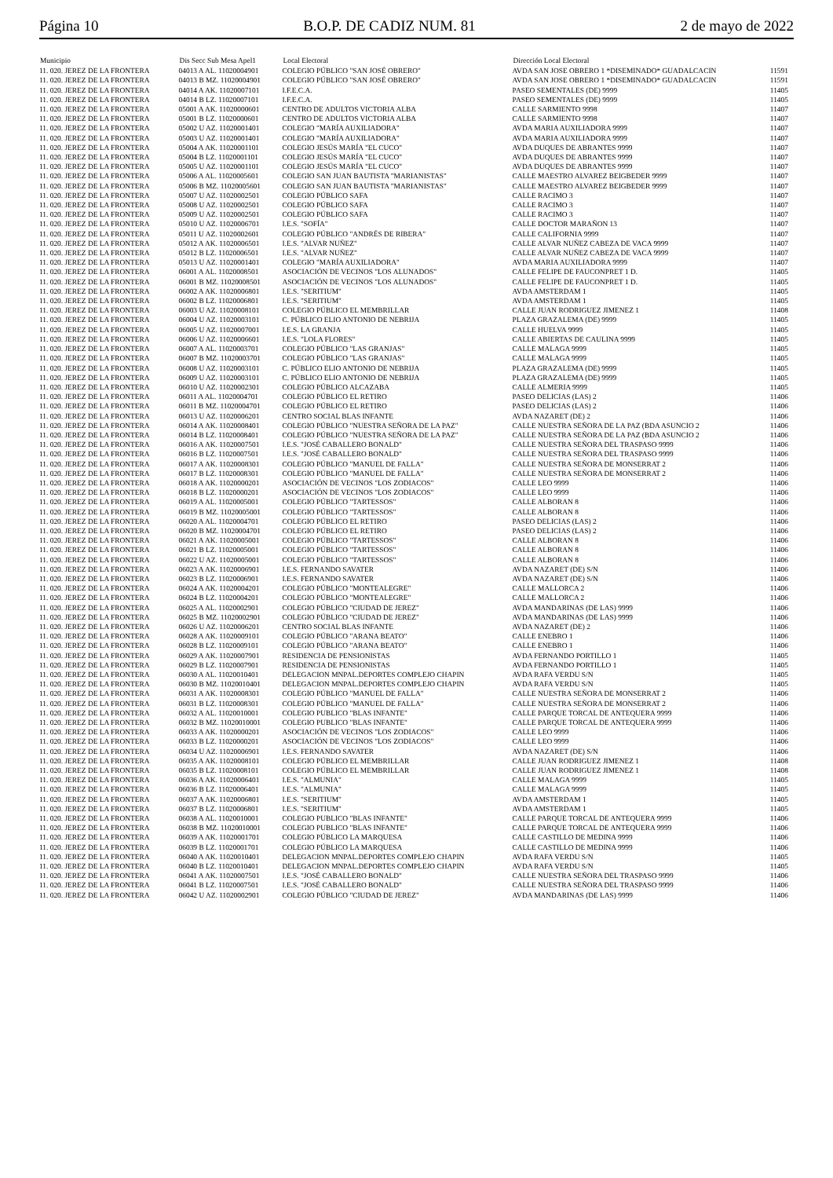Página 10 B.O.P. DE CADIZ NUM. 81 2 de mayo de 2022
| Municipio | Dis Secc Sub Mesa Apel1 | Local Electoral | Dirección Local Electoral | |
| --- | --- | --- | --- | --- |
| 11. 020. JEREZ DE LA FRONTERA | 04013 A AL. 11020004901 | COLEGIO PÚBLICO "SAN JOSÉ OBRERO" | AVDA SAN JOSE OBRERO 1 *DISEMINADO* GUADALCACIN | 11591 |
| 11. 020. JEREZ DE LA FRONTERA | 04013 B MZ. 11020004901 | COLEGIO PÚBLICO "SAN JOSÉ OBRERO" | AVDA SAN JOSE OBRERO 1 *DISEMINADO* GUADALCACIN | 11591 |
| 11. 020. JEREZ DE LA FRONTERA | 04014 A AK. 11020007101 | I.F.E.C.A. | PASEO SEMENTALES (DE) 9999 | 11405 |
| 11. 020. JEREZ DE LA FRONTERA | 04014 B LZ. 11020007101 | I.F.E.C.A. | PASEO SEMENTALES (DE) 9999 | 11405 |
| 11. 020. JEREZ DE LA FRONTERA | 05001 A AK. 11020000601 | CENTRO DE ADULTOS VICTORIA ALBA | CALLE SARMIENTO 9998 | 11407 |
| 11. 020. JEREZ DE LA FRONTERA | 05001 B LZ. 11020000601 | CENTRO DE ADULTOS VICTORIA ALBA | CALLE SARMIENTO 9998 | 11407 |
| 11. 020. JEREZ DE LA FRONTERA | 05002 U AZ. 11020001401 | COLEGIO "MARÍA AUXILIADORA" | AVDA MARIA AUXILIADORA 9999 | 11407 |
| 11. 020. JEREZ DE LA FRONTERA | 05003 U AZ. 11020001401 | COLEGIO "MARÍA AUXILIADORA" | AVDA MARIA AUXILIADORA 9999 | 11407 |
| 11. 020. JEREZ DE LA FRONTERA | 05004 A AK. 11020001101 | COLEGIO JESÚS MARÍA "EL CUCO" | AVDA DUQUES DE ABRANTES 9999 | 11407 |
| 11. 020. JEREZ DE LA FRONTERA | 05004 B LZ. 11020001101 | COLEGIO JESÚS MARÍA "EL CUCO" | AVDA DUQUES DE ABRANTES 9999 | 11407 |
| 11. 020. JEREZ DE LA FRONTERA | 05005 U AZ. 11020001101 | COLEGIO JESÚS MARÍA "EL CUCO" | AVDA DUQUES DE ABRANTES 9999 | 11407 |
| 11. 020. JEREZ DE LA FRONTERA | 05006 A AL. 11020005601 | COLEGIO SAN JUAN BAUTISTA "MARIANISTAS" | CALLE MAESTRO ALVAREZ BEIGBEDER 9999 | 11407 |
| 11. 020. JEREZ DE LA FRONTERA | 05006 B MZ. 11020005601 | COLEGIO SAN JUAN BAUTISTA "MARIANISTAS" | CALLE MAESTRO ALVAREZ BEIGBEDER 9999 | 11407 |
| 11. 020. JEREZ DE LA FRONTERA | 05007 U AZ. 11020002501 | COLEGIO PÚBLICO SAFA | CALLE RACIMO 3 | 11407 |
| 11. 020. JEREZ DE LA FRONTERA | 05008 U AZ. 11020002501 | COLEGIO PÚBLICO SAFA | CALLE RACIMO 3 | 11407 |
| 11. 020. JEREZ DE LA FRONTERA | 05009 U AZ. 11020002501 | COLEGIO PÚBLICO SAFA | CALLE RACIMO 3 | 11407 |
| 11. 020. JEREZ DE LA FRONTERA | 05010 U AZ. 11020006701 | I.E.S. "SOFÍA" | CALLE DOCTOR MARAÑON 13 | 11407 |
| 11. 020. JEREZ DE LA FRONTERA | 05011 U AZ. 11020002601 | COLEGIO PÚBLICO "ANDRÉS DE RIBERA" | CALLE CALIFORNIA 9999 | 11407 |
| 11. 020. JEREZ DE LA FRONTERA | 05012 A AK. 11020006501 | I.E.S. "ALVAR NUÑEZ" | CALLE ALVAR NUÑEZ CABEZA DE VACA 9999 | 11407 |
| 11. 020. JEREZ DE LA FRONTERA | 05012 B LZ. 11020006501 | I.E.S. "ALVAR NUÑEZ" | CALLE ALVAR NUÑEZ CABEZA DE VACA 9999 | 11407 |
| 11. 020. JEREZ DE LA FRONTERA | 05013 U AZ. 11020001401 | COLEGIO "MARÍA AUXILIADORA" | AVDA MARIA AUXILIADORA 9999 | 11407 |
| 11. 020. JEREZ DE LA FRONTERA | 06001 A AL. 11020008501 | ASOCIACIÓN DE VECINOS "LOS ALUNADOS" | CALLE FELIPE DE FAUCONPRET 1 D. | 11405 |
| 11. 020. JEREZ DE LA FRONTERA | 06001 B MZ. 11020008501 | ASOCIACIÓN DE VECINOS "LOS ALUNADOS" | CALLE FELIPE DE FAUCONPRET 1 D. | 11405 |
| 11. 020. JEREZ DE LA FRONTERA | 06002 A AK. 11020006801 | I.E.S. "SERITIUM" | AVDA AMSTERDAM 1 | 11405 |
| 11. 020. JEREZ DE LA FRONTERA | 06002 B LZ. 11020006801 | I.E.S. "SERITIUM" | AVDA AMSTERDAM 1 | 11405 |
| 11. 020. JEREZ DE LA FRONTERA | 06003 U AZ. 11020008101 | COLEGIO PÚBLICO EL MEMBRILLAR | CALLE JUAN RODRIGUEZ JIMENEZ 1 | 11408 |
| 11. 020. JEREZ DE LA FRONTERA | 06004 U AZ. 11020003101 | C. PÚBLICO ELIO ANTONIO DE NEBRIJA | PLAZA GRAZALEMA (DE) 9999 | 11405 |
| 11. 020. JEREZ DE LA FRONTERA | 06005 U AZ. 11020007001 | I.E.S. LA GRANJA | CALLE HUELVA 9999 | 11405 |
| 11. 020. JEREZ DE LA FRONTERA | 06006 U AZ. 11020006601 | I.E.S. "LOLA FLORES" | CALLE ABIERTAS DE CAULINA 9999 | 11405 |
| 11. 020. JEREZ DE LA FRONTERA | 06007 A AL. 11020003701 | COLEGIO PÚBLICO "LAS GRANJAS" | CALLE MALAGA 9999 | 11405 |
| 11. 020. JEREZ DE LA FRONTERA | 06007 B MZ. 11020003701 | COLEGIO PÚBLICO "LAS GRANJAS" | CALLE MALAGA 9999 | 11405 |
| 11. 020. JEREZ DE LA FRONTERA | 06008 U AZ. 11020003101 | C. PÚBLICO ELIO ANTONIO DE NEBRIJA | PLAZA GRAZALEMA (DE) 9999 | 11405 |
| 11. 020. JEREZ DE LA FRONTERA | 06009 U AZ. 11020003101 | C. PÚBLICO ELIO ANTONIO DE NEBRIJA | PLAZA GRAZALEMA (DE) 9999 | 11405 |
| 11. 020. JEREZ DE LA FRONTERA | 06010 U AZ. 11020002301 | COLEGIO PÚBLICO ALCAZABA | CALLE ALMERIA 9999 | 11405 |
| 11. 020. JEREZ DE LA FRONTERA | 06011 A AL. 11020004701 | COLEGIO PÚBLICO EL RETIRO | PASEO DELICIAS (LAS) 2 | 11406 |
| 11. 020. JEREZ DE LA FRONTERA | 06011 B MZ. 11020004701 | COLEGIO PÚBLICO EL RETIRO | PASEO DELICIAS (LAS) 2 | 11406 |
| 11. 020. JEREZ DE LA FRONTERA | 06013 U AZ. 11020006201 | CENTRO SOCIAL BLAS INFANTE | AVDA NAZARET (DE) 2 | 11406 |
| 11. 020. JEREZ DE LA FRONTERA | 06014 A AK. 11020008401 | COLEGIO PÚBLICO "NUESTRA SEÑORA DE LA PAZ" | CALLE NUESTRA SEÑORA DE LA PAZ (BDA ASUNCIO 2 | 11406 |
| 11. 020. JEREZ DE LA FRONTERA | 06014 B LZ. 11020008401 | COLEGIO PÚBLICO "NUESTRA SEÑORA DE LA PAZ" | CALLE NUESTRA SEÑORA DE LA PAZ (BDA ASUNCIO 2 | 11406 |
| 11. 020. JEREZ DE LA FRONTERA | 06016 A AK. 11020007501 | I.E.S. "JOSÉ CABALLERO BONALD" | CALLE NUESTRA SEÑORA DEL TRASPASO 9999 | 11406 |
| 11. 020. JEREZ DE LA FRONTERA | 06016 B LZ. 11020007501 | I.E.S. "JOSÉ CABALLERO BONALD" | CALLE NUESTRA SEÑORA DEL TRASPASO 9999 | 11406 |
| 11. 020. JEREZ DE LA FRONTERA | 06017 A AK. 11020008301 | COLEGIO PÚBLICO "MANUEL DE FALLA" | CALLE NUESTRA SEÑORA DE MONSERRAT 2 | 11406 |
| 11. 020. JEREZ DE LA FRONTERA | 06017 B LZ. 11020008301 | COLEGIO PÚBLICO "MANUEL DE FALLA" | CALLE NUESTRA SEÑORA DE MONSERRAT 2 | 11406 |
| 11. 020. JEREZ DE LA FRONTERA | 06018 A AK. 11020000201 | ASOCIACIÓN DE VECINOS "LOS ZODIACOS" | CALLE LEO 9999 | 11406 |
| 11. 020. JEREZ DE LA FRONTERA | 06018 B LZ. 11020000201 | ASOCIACIÓN DE VECINOS "LOS ZODIACOS" | CALLE LEO 9999 | 11406 |
| 11. 020. JEREZ DE LA FRONTERA | 06019 A AL. 11020005001 | COLEGIO PÚBLICO "TARTESSOS" | CALLE ALBORAN 8 | 11406 |
| 11. 020. JEREZ DE LA FRONTERA | 06019 B MZ. 11020005001 | COLEGIO PÚBLICO "TARTESSOS" | CALLE ALBORAN 8 | 11406 |
| 11. 020. JEREZ DE LA FRONTERA | 06020 A AL. 11020004701 | COLEGIO PÚBLICO EL RETIRO | PASEO DELICIAS (LAS) 2 | 11406 |
| 11. 020. JEREZ DE LA FRONTERA | 06020 B MZ. 11020004701 | COLEGIO PÚBLICO EL RETIRO | PASEO DELICIAS (LAS) 2 | 11406 |
| 11. 020. JEREZ DE LA FRONTERA | 06021 A AK. 11020005001 | COLEGIO PÚBLICO "TARTESSOS" | CALLE ALBORAN 8 | 11406 |
| 11. 020. JEREZ DE LA FRONTERA | 06021 B LZ. 11020005001 | COLEGIO PÚBLICO "TARTESSOS" | CALLE ALBORAN 8 | 11406 |
| 11. 020. JEREZ DE LA FRONTERA | 06022 U AZ. 11020005001 | COLEGIO PÚBLICO "TARTESSOS" | CALLE ALBORAN 8 | 11406 |
| 11. 020. JEREZ DE LA FRONTERA | 06023 A AK. 11020006901 | I.E.S. FERNANDO SAVATER | AVDA NAZARET (DE) S/N | 11406 |
| 11. 020. JEREZ DE LA FRONTERA | 06023 B LZ. 11020006901 | I.E.S. FERNANDO SAVATER | AVDA NAZARET (DE) S/N | 11406 |
| 11. 020. JEREZ DE LA FRONTERA | 06024 A AK. 11020004201 | COLEGIO PÚBLICO "MONTEALEGRE" | CALLE MALLORCA 2 | 11406 |
| 11. 020. JEREZ DE LA FRONTERA | 06024 B LZ. 11020004201 | COLEGIO PÚBLICO "MONTEALEGRE" | CALLE MALLORCA 2 | 11406 |
| 11. 020. JEREZ DE LA FRONTERA | 06025 A AL. 11020002901 | COLEGIO PÚBLICO "CIUDAD DE JEREZ" | AVDA MANDARINAS (DE LAS) 9999 | 11406 |
| 11. 020. JEREZ DE LA FRONTERA | 06025 B MZ. 11020002901 | COLEGIO PÚBLICO "CIUDAD DE JEREZ" | AVDA MANDARINAS (DE LAS) 9999 | 11406 |
| 11. 020. JEREZ DE LA FRONTERA | 06026 U AZ. 11020006201 | CENTRO SOCIAL BLAS INFANTE | AVDA NAZARET (DE) 2 | 11406 |
| 11. 020. JEREZ DE LA FRONTERA | 06028 A AK. 11020009101 | COLEGIO PÚBLICO "ARANA BEATO" | CALLE ENEBRO 1 | 11406 |
| 11. 020. JEREZ DE LA FRONTERA | 06028 B LZ. 11020009101 | COLEGIO PÚBLICO "ARANA BEATO" | CALLE ENEBRO 1 | 11406 |
| 11. 020. JEREZ DE LA FRONTERA | 06029 A AK. 11020007901 | RESIDENCIA DE PENSIONISTAS | AVDA FERNANDO PORTILLO 1 | 11405 |
| 11. 020. JEREZ DE LA FRONTERA | 06029 B LZ. 11020007901 | RESIDENCIA DE PENSIONISTAS | AVDA FERNANDO PORTILLO 1 | 11405 |
| 11. 020. JEREZ DE LA FRONTERA | 06030 A AL. 11020010401 | DELEGACION MNPAL.DEPORTES COMPLEJO CHAPIN | AVDA RAFA VERDU S/N | 11405 |
| 11. 020. JEREZ DE LA FRONTERA | 06030 B MZ. 11020010401 | DELEGACION MNPAL.DEPORTES COMPLEJO CHAPIN | AVDA RAFA VERDU S/N | 11405 |
| 11. 020. JEREZ DE LA FRONTERA | 06031 A AK. 11020008301 | COLEGIO PÚBLICO "MANUEL DE FALLA" | CALLE NUESTRA SEÑORA DE MONSERRAT 2 | 11406 |
| 11. 020. JEREZ DE LA FRONTERA | 06031 B LZ. 11020008301 | COLEGIO PÚBLICO "MANUEL DE FALLA" | CALLE NUESTRA SEÑORA DE MONSERRAT 2 | 11406 |
| 11. 020. JEREZ DE LA FRONTERA | 06032 A AL. 11020010001 | COLEGIO PUBLICO "BLAS INFANTE" | CALLE PARQUE TORCAL DE ANTEQUERA 9999 | 11406 |
| 11. 020. JEREZ DE LA FRONTERA | 06032 B MZ. 11020010001 | COLEGIO PUBLICO "BLAS INFANTE" | CALLE PARQUE TORCAL DE ANTEQUERA 9999 | 11406 |
| 11. 020. JEREZ DE LA FRONTERA | 06033 A AK. 11020000201 | ASOCIACIÓN DE VECINOS "LOS ZODIACOS" | CALLE LEO 9999 | 11406 |
| 11. 020. JEREZ DE LA FRONTERA | 06033 B LZ. 11020000201 | ASOCIACIÓN DE VECINOS "LOS ZODIACOS" | CALLE LEO 9999 | 11406 |
| 11. 020. JEREZ DE LA FRONTERA | 06034 U AZ. 11020006901 | I.E.S. FERNANDO SAVATER | AVDA NAZARET (DE) S/N | 11406 |
| 11. 020. JEREZ DE LA FRONTERA | 06035 A AK. 11020008101 | COLEGIO PÚBLICO EL MEMBRILLAR | CALLE JUAN RODRIGUEZ JIMENEZ 1 | 11408 |
| 11. 020. JEREZ DE LA FRONTERA | 06035 B LZ. 11020008101 | COLEGIO PÚBLICO EL MEMBRILLAR | CALLE JUAN RODRIGUEZ JIMENEZ 1 | 11408 |
| 11. 020. JEREZ DE LA FRONTERA | 06036 A AK. 11020006401 | I.E.S. "ALMUNIA" | CALLE MALAGA 9999 | 11405 |
| 11. 020. JEREZ DE LA FRONTERA | 06036 B LZ. 11020006401 | I.E.S. "ALMUNIA" | CALLE MALAGA 9999 | 11405 |
| 11. 020. JEREZ DE LA FRONTERA | 06037 A AK. 11020006801 | I.E.S. "SERITIUM" | AVDA AMSTERDAM 1 | 11405 |
| 11. 020. JEREZ DE LA FRONTERA | 06037 B LZ. 11020006801 | I.E.S. "SERITIUM" | AVDA AMSTERDAM 1 | 11405 |
| 11. 020. JEREZ DE LA FRONTERA | 06038 A AL. 11020010001 | COLEGIO PUBLICO "BLAS INFANTE" | CALLE PARQUE TORCAL DE ANTEQUERA 9999 | 11406 |
| 11. 020. JEREZ DE LA FRONTERA | 06038 B MZ. 11020010001 | COLEGIO PUBLICO "BLAS INFANTE" | CALLE PARQUE TORCAL DE ANTEQUERA 9999 | 11406 |
| 11. 020. JEREZ DE LA FRONTERA | 06039 A AK. 11020001701 | COLEGIO PÚBLICO LA MARQUESA | CALLE CASTILLO DE MEDINA 9999 | 11406 |
| 11. 020. JEREZ DE LA FRONTERA | 06039 B LZ. 11020001701 | COLEGIO PÚBLICO LA MARQUESA | CALLE CASTILLO DE MEDINA 9999 | 11406 |
| 11. 020. JEREZ DE LA FRONTERA | 06040 A AK. 11020010401 | DELEGACION MNPAL.DEPORTES COMPLEJO CHAPIN | AVDA RAFA VERDU S/N | 11405 |
| 11. 020. JEREZ DE LA FRONTERA | 06040 B LZ. 11020010401 | DELEGACION MNPAL.DEPORTES COMPLEJO CHAPIN | AVDA RAFA VERDU S/N | 11405 |
| 11. 020. JEREZ DE LA FRONTERA | 06041 A AK. 11020007501 | I.E.S. "JOSÉ CABALLERO BONALD" | CALLE NUESTRA SEÑORA DEL TRASPASO 9999 | 11406 |
| 11. 020. JEREZ DE LA FRONTERA | 06041 B LZ. 11020007501 | I.E.S. "JOSÉ CABALLERO BONALD" | CALLE NUESTRA SEÑORA DEL TRASPASO 9999 | 11406 |
| 11. 020. JEREZ DE LA FRONTERA | 06042 U AZ. 11020002901 | COLEGIO PÚBLICO "CIUDAD DE JEREZ" | AVDA MANDARINAS (DE LAS) 9999 | 11406 |